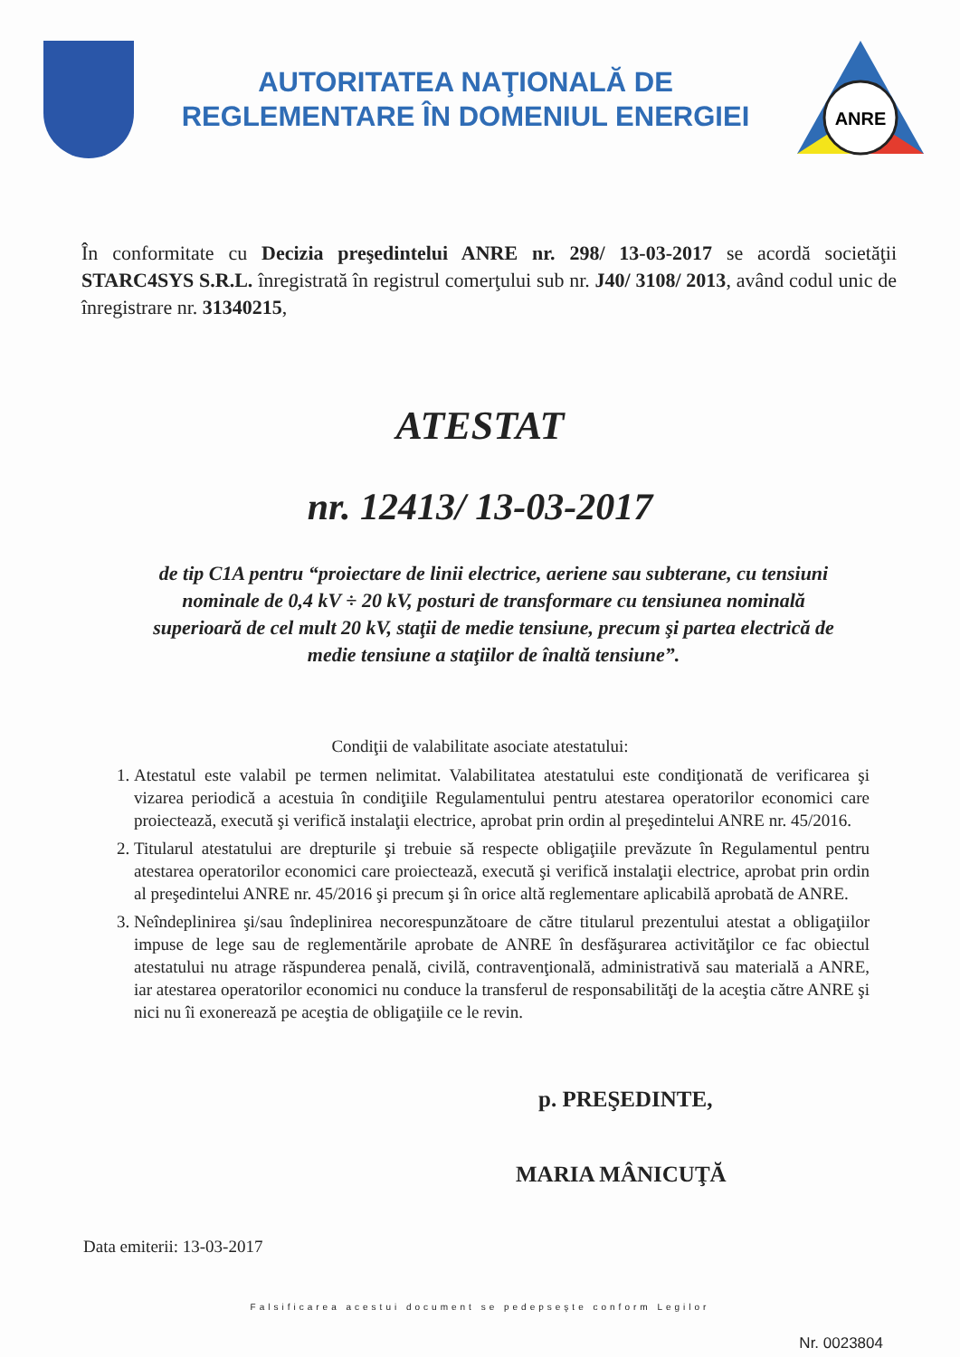AUTORITATEA NAŢIONALĂ DE
REGLEMENTARE ÎN DOMENIUL ENERGIEI
ANRE
În conformitate cu Decizia preşedintelui ANRE nr. 298/ 13-03-2017 se acordă societăţii STARC4SYS S.R.L. înregistrată în registrul comerţului sub nr. J40/ 3108/ 2013, având codul unic de înregistrare nr. 31340215,
ATESTAT
nr. 12413/ 13-03-2017
de tip C1A pentru “proiectare de linii electrice, aeriene sau subterane, cu tensiuni nominale de 0,4 kV ÷ 20 kV, posturi de transformare cu tensiunea nominală superioară de cel mult 20 kV, staţii de medie tensiune, precum şi partea electrică de medie tensiune a staţiilor de înaltă tensiune”.
Condiţii de valabilitate asociate atestatului:
1. Atestatul este valabil pe termen nelimitat. Valabilitatea atestatului este condiţionată de verificarea şi vizarea periodică a acestuia în condiţiile Regulamentului pentru atestarea operatorilor economici care proiectează, execută şi verifică instalaţii electrice, aprobat prin ordin al preşedintelui ANRE nr. 45/2016.
2. Titularul atestatului are drepturile şi trebuie să respecte obligaţiile prevăzute în Regulamentul pentru atestarea operatorilor economici care proiectează, execută şi verifică instalaţii electrice, aprobat prin ordin al preşedintelui ANRE nr. 45/2016 şi precum şi în orice altă reglementare aplicabilă aprobată de ANRE.
3. Neîndeplinirea şi/sau îndeplinirea necorespunzătoare de către titularul prezentului atestat a obligaţiilor impuse de lege sau de reglementările aprobate de ANRE în desfăşurarea activităţilor ce fac obiectul atestatului nu atrage răspunderea penală, civilă, contravenţională, administrativă sau materială a ANRE, iar atestarea operatorilor economici nu conduce la transferul de responsabilităţi de la aceştia către ANRE şi nici nu îi exonerează pe aceştia de obligaţiile ce le revin.
p. PREŞEDINTE,
MARIA MÂNICUŢĂ
Data emiterii: 13-03-2017
Falsificarea acestui document se pedepseşte conform Legilor
Nr. 0023804